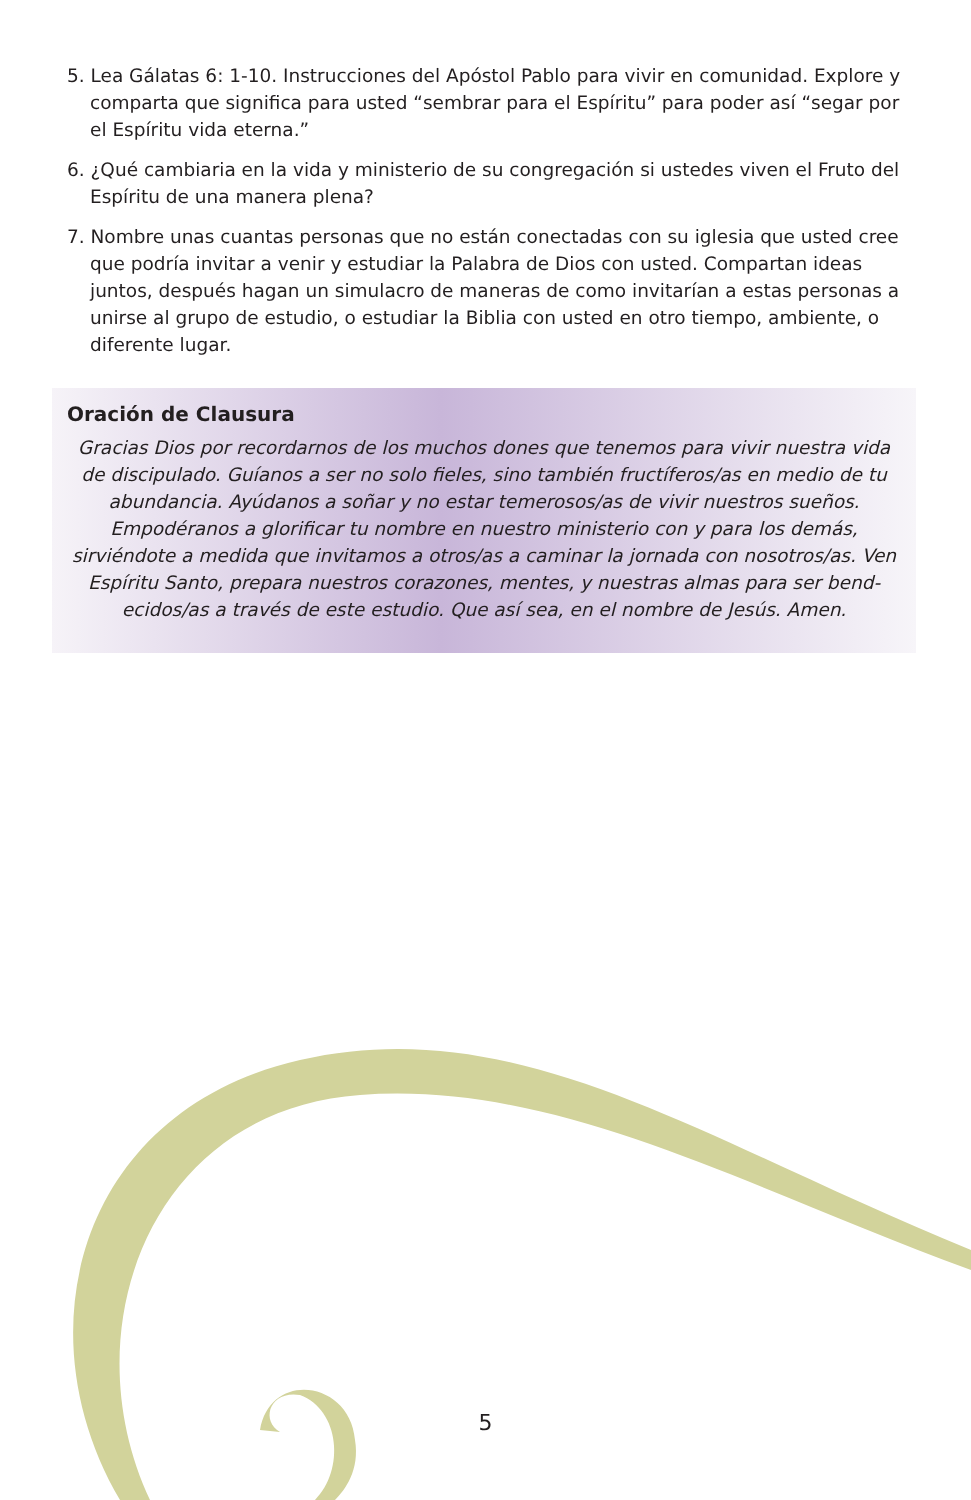5. Lea Gálatas 6: 1-10. Instrucciones del Apóstol Pablo para vivir en comunidad. Explore y comparta que significa para usted “sembrar para el Espíritu” para poder así “segar por el Espíritu vida eterna.”
6. ¿Qué cambiaria en la vida y ministerio de su congregación si ustedes viven el Fruto del Espíritu de una manera plena?
7. Nombre unas cuantas personas que no están conectadas con su iglesia que usted cree que podría invitar a venir y estudiar la Palabra de Dios con usted. Compartan ideas juntos, después hagan un simulacro de maneras de como invitarían a estas personas a unirse al grupo de estudio, o estudiar la Biblia con usted en otro tiempo, ambiente, o diferente lugar.
Oración de Clausura
Gracias Dios por recordarnos de los muchos dones que tenemos para vivir nuestra vida de discipulado. Guíanos a ser no solo fieles, sino también fructíferos/as en medio de tu abundancia. Ayúdanos a soñar y no estar temerosos/as de vivir nuestros sueños. Empodéranos a glorificar tu nombre en nuestro ministerio con y para los demás, sirviéndote a medida que invitamos a otros/as a caminar la jornada con nosotros/as. Ven Espíritu Santo, prepara nuestros corazones, mentes, y nuestras almas para ser bend-ecidos/as a través de este estudio. Que así sea, en el nombre de Jesús. Amen.
5